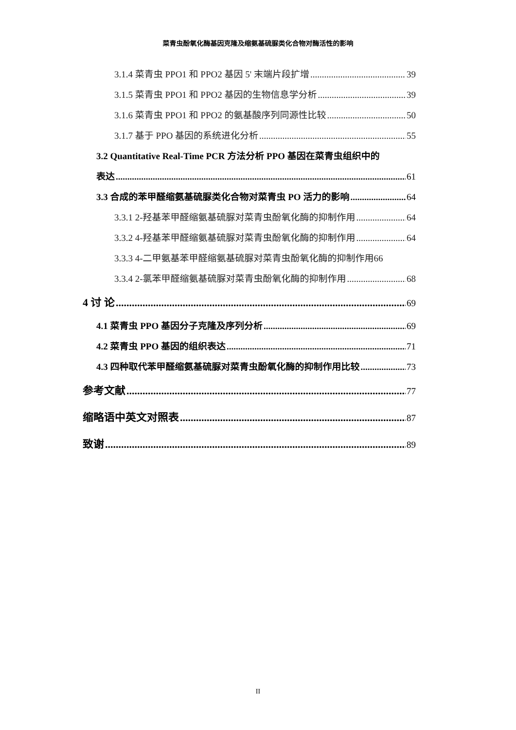菜青虫酚氧化酶基因克隆及缩氨基硫脲类化合物对酶活性的影响
3.1.4 菜青虫 PPO1 和 PPO2 基因 5' 末端片段扩增 39
3.1.5 菜青虫 PPO1 和 PPO2 基因的生物信息学分析 39
3.1.6 菜青虫 PPO1 和 PPO2 的氨基酸序列同源性比较 50
3.1.7 基于 PPO 基因的系统进化分析 55
3.2 Quantitative Real-Time PCR 方法分析 PPO 基因在菜青虫组织中的
表达 61
3.3 合成的苯甲醛缩氨基硫脲类化合物对菜青虫 PO 活力的影响 64
3.3.1 2-羟基苯甲醛缩氨基硫脲对菜青虫酚氧化酶的抑制作用 64
3.3.2 4-羟基苯甲醛缩氨基硫脲对菜青虫酚氧化酶的抑制作用 64
3.3.3 4-二甲氨基苯甲醛缩氨基硫脲对菜青虫酚氧化酶的抑制作用 66
3.3.4 2-氯苯甲醛缩氨基硫脲对菜青虫酚氧化酶的抑制作用 68
4 讨 论 69
4.1 菜青虫 PPO 基因分子克隆及序列分析 69
4.2 菜青虫 PPO 基因的组织表达 71
4.3 四种取代苯甲醛缩氨基硫脲对菜青虫酚氧化酶的抑制作用比较 73
参考文献 77
缩略语中英文对照表 87
致谢 89
II